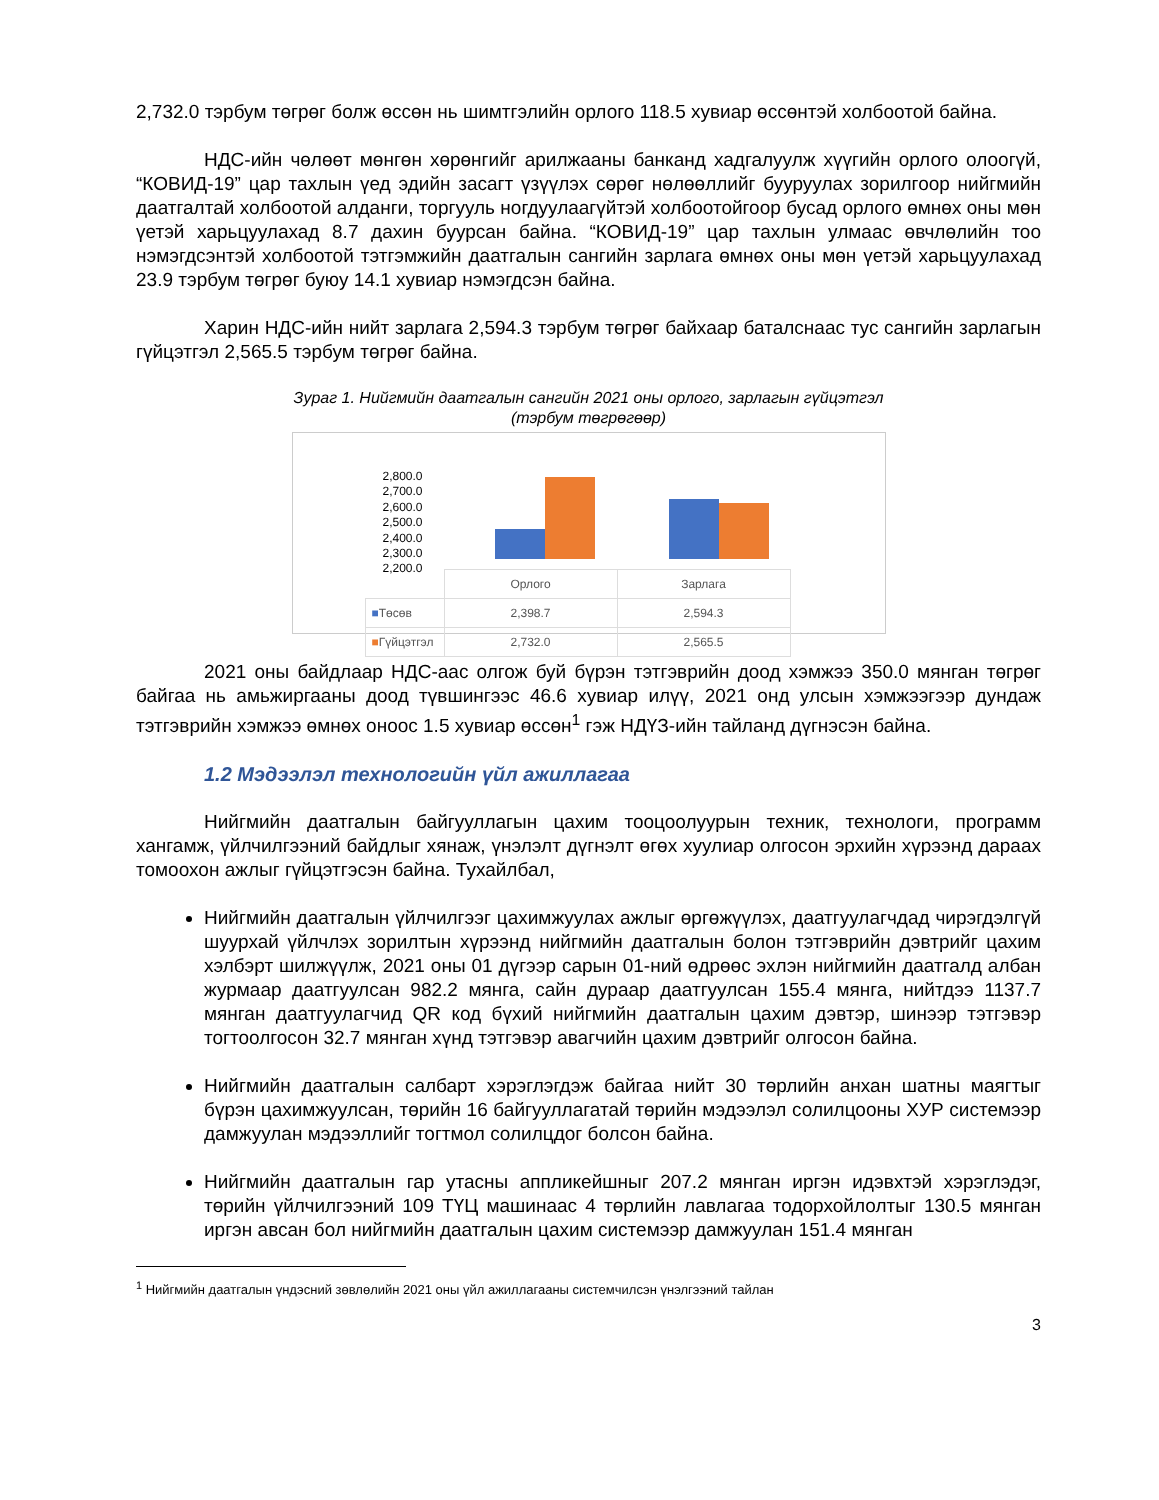2,732.0 тэрбум төгрөг болж өссөн нь шимтгэлийн орлого 118.5 хувиар өссөнтэй холбоотой байна.
НДС-ийн чөлөөт мөнгөн хөрөнгийг арилжааны банканд хадгалуулж хүүгийн орлого олоогүй, “КОВИД-19” цар тахлын үед эдийн засагт үзүүлэх сөрөг нөлөөллийг бууруулах зорилгоор нийгмийн даатгалтай холбоотой алданги, торгууль ногдуулаагүйтэй холбоотойгоор бусад орлого өмнөх оны мөн үетэй харьцуулахад 8.7 дахин буурсан байна. “КОВИД-19” цар тахлын улмаас өвчлөлийн тоо нэмэгдсэнтэй холбоотой тэтгэмжийн даатгалын сангийн зарлага өмнөх оны мөн үетэй харьцуулахад 23.9 тэрбум төгрөг буюу 14.1 хувиар нэмэгдсэн байна.
Харин НДС-ийн нийт зарлага 2,594.3 тэрбум төгрөг байхаар баталснаас тус сангийн зарлагын гүйцэтгэл 2,565.5 тэрбум төгрөг байна.
Зураг 1. Нийгмийн даатгалын сангийн 2021 оны орлого, зарлагын гүйцэтгэл
(тэрбум төгрөгөөр)
2,800.0
2,700.0
2,600.0
2,500.0
2,400.0
2,300.0
2,200.0
| | Орлого | Зарлага |
| --- | --- | --- |
| ■ Төсөв | 2,398.7 | 2,594.3 |
| ■ Гүйцэтгэл | 2,732.0 | 2,565.5 |
2021 оны байдлаар НДС-аас олгож буй бүрэн тэтгэврийн доод хэмжээ 350.0 мянган төгрөг байгаа нь амьжиргааны доод түвшингээс 46.6 хувиар илүү, 2021 онд улсын хэмжээгээр дундаж тэтгэврийн хэмжээ өмнөх оноос 1.5 хувиар өссөн<sup>1</sup> гэж НДҮЗ-ийн тайланд дүгнэсэн байна.
1.2 Мэдээлэл технологийн үйл ажиллагаа
Нийгмийн даатгалын байгууллагын цахим тооцоолуурын техник, технологи, программ хангамж, үйлчилгээний байдлыг хянаж, үнэлэлт дүгнэлт өгөх хуулиар олгосон эрхийн хүрээнд дараах томоохон ажлыг гүйцэтгэсэн байна. Тухайлбал,
Нийгмийн даатгалын үйлчилгээг цахимжуулах ажлыг өргөжүүлэх, даатгуулагчдад чирэгдэлгүй шуурхай үйлчлэх зорилтын хүрээнд нийгмийн даатгалын болон тэтгэврийн дэвтрийг цахим хэлбэрт шилжүүлж, 2021 оны 01 дүгээр сарын 01-ний өдрөөс эхлэн нийгмийн даатгалд албан журмаар даатгуулсан 982.2 мянга, сайн дураар даатгуулсан 155.4 мянга, нийтдээ 1137.7 мянган даатгуулагчид QR код бүхий нийгмийн даатгалын цахим дэвтэр, шинээр тэтгэвэр тогтоолгосон 32.7 мянган хүнд тэтгэвэр авагчийн цахим дэвтрийг олгосон байна.
Нийгмийн даатгалын салбарт хэрэглэгдэж байгаа нийт 30 төрлийн анхан шатны маягтыг бүрэн цахимжуулсан, төрийн 16 байгууллагатай төрийн мэдээлэл солилцооны ХУР системээр дамжуулан мэдээллийг тогтмол солилцдог болсон байна.
Нийгмийн даатгалын гар утасны аппликейшныг 207.2 мянган иргэн идэвхтэй хэрэглэдэг, төрийн үйлчилгээний 109 ТҮЦ машинаас 4 төрлийн лавлагаа тодорхойлолтыг 130.5 мянган иргэн авсан бол нийгмийн даатгалын цахим системээр дамжуулан 151.4 мянган
<sup>1</sup> Нийгмийн даатгалын үндэсний зөвлөлийн 2021 оны үйл ажиллагааны системчилсэн үнэлгээний тайлан
3